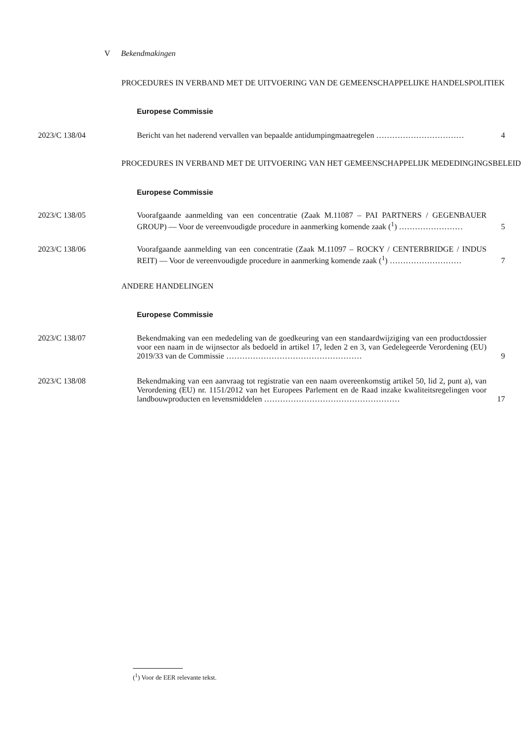V Bekendmakingen
PROCEDURES IN VERBAND MET DE UITVOERING VAN DE GEMEENSCHAPPELIJKE HANDELSPOLITIEK
Europese Commissie
2023/C 138/04 Bericht van het naderend vervallen van bepaalde antidumpingmaatregelen ……………………………
4
PROCEDURES IN VERBAND MET DE UITVOERING VAN HET GEMEENSCHAPPELIJK MEDEDINGINGSBELEID
Europese Commissie
2023/C 138/05 Voorafgaande aanmelding van een concentratie (Zaak M.11087 – PAI PARTNERS / GEGENBAUER GROUP) — Voor de vereenvoudigde procedure in aanmerking komende zaak (<sup>1</sup>) ……………………
5
2023/C 138/06 Voorafgaande aanmelding van een concentratie (Zaak M.11097 – ROCKY / CENTERBRIDGE / INDUS REIT) — Voor de vereenvoudigde procedure in aanmerking komende zaak (<sup>1</sup>) ………………………
7
ANDERE HANDELINGEN
Europese Commissie
2023/C 138/07 Bekendmaking van een mededeling van de goedkeuring van een standaardwijziging van een productdossier voor een naam in de wijnsector als bedoeld in artikel 17, leden 2 en 3, van Gedelegeerde Verordening (EU) 2019/33 van de Commissie ……………………………………………
9
2023/C 138/08 Bekendmaking van een aanvraag tot registratie van een naam overeenkomstig artikel 50, lid 2, punt a), van Verordening (EU) nr. 1151/2012 van het Europees Parlement en de Raad inzake kwaliteitsregelingen voor landbouwproducten en levensmiddelen ……………………………………………
17
(<sup>1</sup>) Voor de EER relevante tekst.